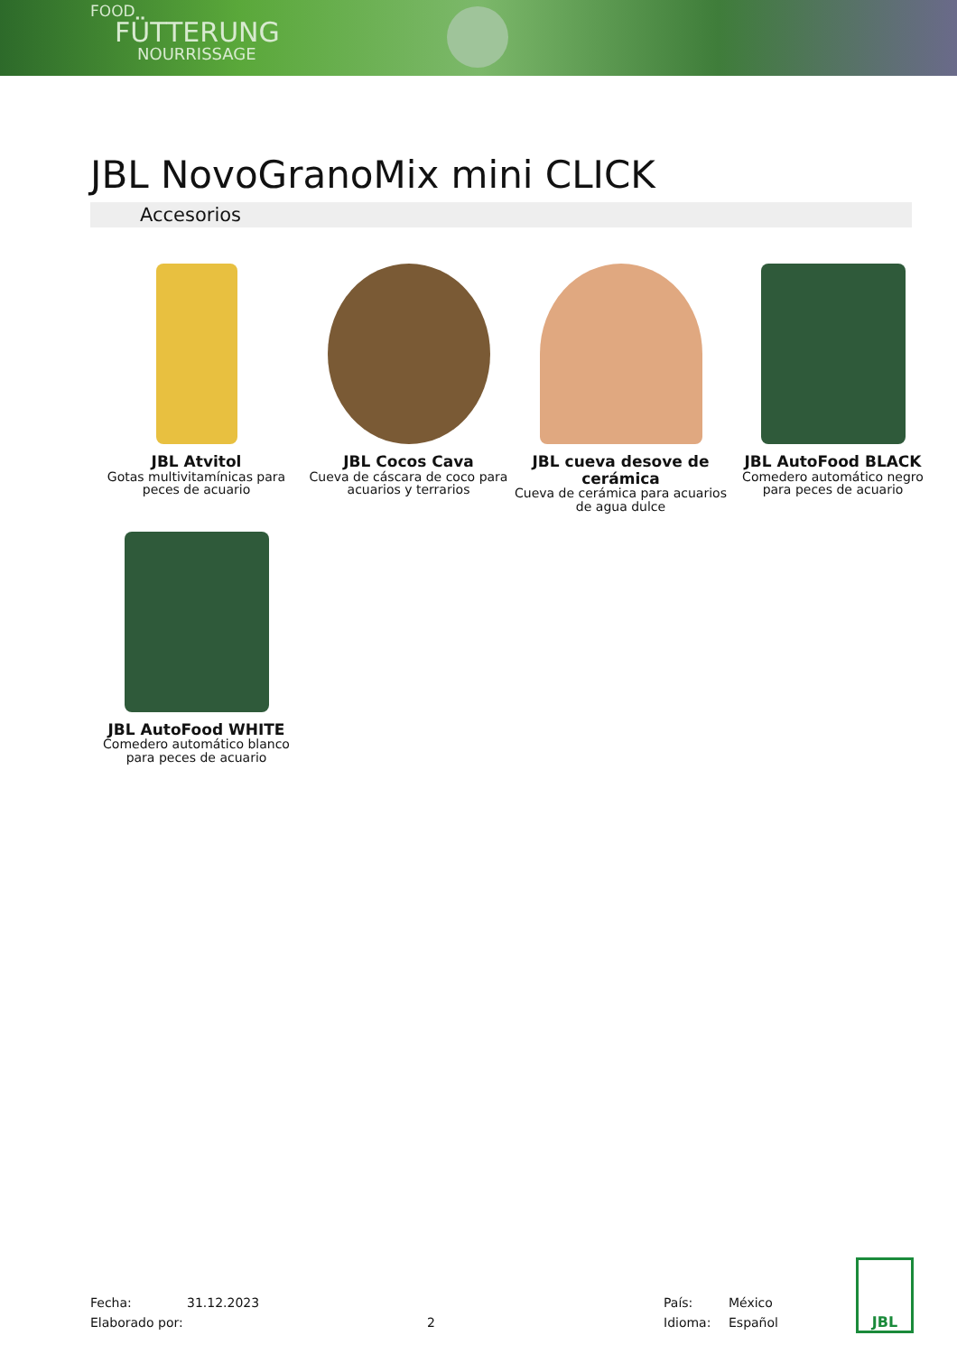FOOD
FÜTTERUNG
NOURRISSAGE
JBL NovoGranoMix mini CLICK
Accesorios
JBL Atvitol
Gotas multivitamínicas para peces de acuario
JBL Cocos Cava
Cueva de cáscara de coco para acuarios y terrarios
JBL cueva desove de cerámica
Cueva de cerámica para acuarios de agua dulce
JBL AutoFood BLACK
Comedero automático negro para peces de acuario
JBL AutoFood WHITE
Comedero automático blanco para peces de acuario
Fecha:
31.12.2023
País:
México
Elaborado por:
2
Idioma:
Español
JBL